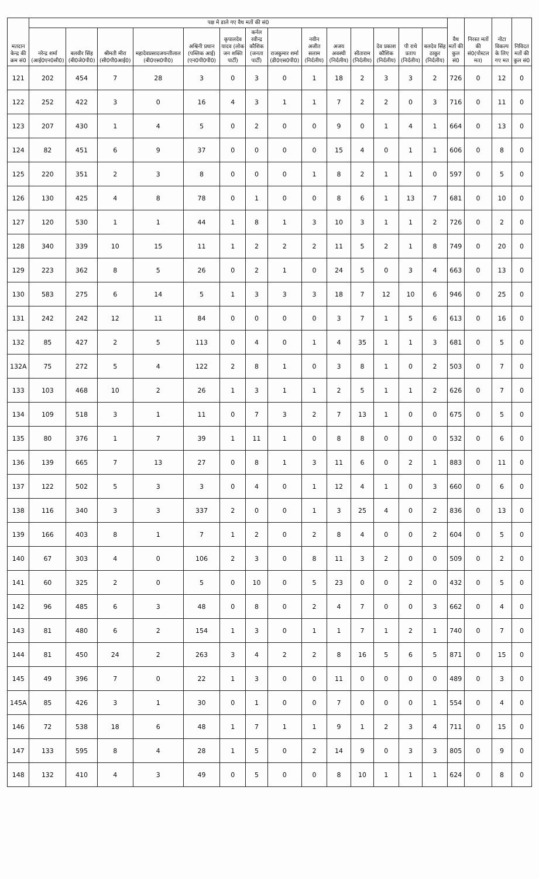| मतदान केन्द्र की क्रम सं0 | पक्ष मे डाले गए वैध मतों की सं0 | | | | | | | | | | | | | | वैध मतों की कुल सं0 | निरस्त मतों की सं0(पोस्टल मत) | नोटा विकल्प के लिए गए मत | निविदत मतों की कुल सं0 |
| --- | --- | --- | --- | --- | --- | --- | --- | --- | --- | --- | --- | --- | --- | --- | --- | --- | --- | --- |
| | नरेन्द्र शर्मा (आई0एन0सी0) | बलवीर सिंह (बी0जे0पी0) | श्रीमती मीरा (सी0पी0आई0) | महादेवप्रसादजयन्तीलाल (बी0एस0पी0) | अश्विनी प्रधान (पब्लिक आई) (एन0पी0पी0) | कृपालदेव यादव (लोक जन शक्ति पार्टी) | कर्नल रवीन्द्र कौशिक (जनता पार्टी) | राजकुमार शर्मा (डी0एस0पी0) | नवीन अजीत सलाम (निर्दलीय) | अजय अवस्थी (निर्दलीय) | सीताराम (निर्दलीय) | देव प्रकाश कौशिक (निर्दलीय) | पी राधे प्रताप (निर्दलीय) | बलदेव सिंह ठाकुर (निर्दलीय) | | | | |
| 121 | 202 | 454 | 7 | 28 | 3 | 0 | 3 | 0 | 1 | 18 | 2 | 3 | 3 | 2 | 726 | 0 | 12 | 0 |
| 122 | 252 | 422 | 3 | 0 | 16 | 4 | 3 | 1 | 1 | 7 | 2 | 2 | 0 | 3 | 716 | 0 | 11 | 0 |
| 123 | 207 | 430 | 1 | 4 | 5 | 0 | 2 | 0 | 0 | 9 | 0 | 1 | 4 | 1 | 664 | 0 | 13 | 0 |
| 124 | 82 | 451 | 6 | 9 | 37 | 0 | 0 | 0 | 0 | 15 | 4 | 0 | 1 | 1 | 606 | 0 | 8 | 0 |
| 125 | 220 | 351 | 2 | 3 | 8 | 0 | 0 | 0 | 1 | 8 | 2 | 1 | 1 | 0 | 597 | 0 | 5 | 0 |
| 126 | 130 | 425 | 4 | 8 | 78 | 0 | 1 | 0 | 0 | 8 | 6 | 1 | 13 | 7 | 681 | 0 | 10 | 0 |
| 127 | 120 | 530 | 1 | 1 | 44 | 1 | 8 | 1 | 3 | 10 | 3 | 1 | 1 | 2 | 726 | 0 | 2 | 0 |
| 128 | 340 | 339 | 10 | 15 | 11 | 1 | 2 | 2 | 2 | 11 | 5 | 2 | 1 | 8 | 749 | 0 | 20 | 0 |
| 129 | 223 | 362 | 8 | 5 | 26 | 0 | 2 | 1 | 0 | 24 | 5 | 0 | 3 | 4 | 663 | 0 | 13 | 0 |
| 130 | 583 | 275 | 6 | 14 | 5 | 1 | 3 | 3 | 3 | 18 | 7 | 12 | 10 | 6 | 946 | 0 | 25 | 0 |
| 131 | 242 | 242 | 12 | 11 | 84 | 0 | 0 | 0 | 0 | 3 | 7 | 1 | 5 | 6 | 613 | 0 | 16 | 0 |
| 132 | 85 | 427 | 2 | 5 | 113 | 0 | 4 | 0 | 1 | 4 | 35 | 1 | 1 | 3 | 681 | 0 | 5 | 0 |
| 132A | 75 | 272 | 5 | 4 | 122 | 2 | 8 | 1 | 0 | 3 | 8 | 1 | 0 | 2 | 503 | 0 | 7 | 0 |
| 133 | 103 | 468 | 10 | 2 | 26 | 1 | 3 | 1 | 1 | 2 | 5 | 1 | 1 | 2 | 626 | 0 | 7 | 0 |
| 134 | 109 | 518 | 3 | 1 | 11 | 0 | 7 | 3 | 2 | 7 | 13 | 1 | 0 | 0 | 675 | 0 | 5 | 0 |
| 135 | 80 | 376 | 1 | 7 | 39 | 1 | 11 | 1 | 0 | 8 | 8 | 0 | 0 | 0 | 532 | 0 | 6 | 0 |
| 136 | 139 | 665 | 7 | 13 | 27 | 0 | 8 | 1 | 3 | 11 | 6 | 0 | 2 | 1 | 883 | 0 | 11 | 0 |
| 137 | 122 | 502 | 5 | 3 | 3 | 0 | 4 | 0 | 1 | 12 | 4 | 1 | 0 | 3 | 660 | 0 | 6 | 0 |
| 138 | 116 | 340 | 3 | 3 | 337 | 2 | 0 | 0 | 1 | 3 | 25 | 4 | 0 | 2 | 836 | 0 | 13 | 0 |
| 139 | 166 | 403 | 8 | 1 | 7 | 1 | 2 | 0 | 2 | 8 | 4 | 0 | 0 | 2 | 604 | 0 | 5 | 0 |
| 140 | 67 | 303 | 4 | 0 | 106 | 2 | 3 | 0 | 8 | 11 | 3 | 2 | 0 | 0 | 509 | 0 | 2 | 0 |
| 141 | 60 | 325 | 2 | 0 | 5 | 0 | 10 | 0 | 5 | 23 | 0 | 0 | 2 | 0 | 432 | 0 | 5 | 0 |
| 142 | 96 | 485 | 6 | 3 | 48 | 0 | 8 | 0 | 2 | 4 | 7 | 0 | 0 | 3 | 662 | 0 | 4 | 0 |
| 143 | 81 | 480 | 6 | 2 | 154 | 1 | 3 | 0 | 1 | 1 | 7 | 1 | 2 | 1 | 740 | 0 | 7 | 0 |
| 144 | 81 | 450 | 24 | 2 | 263 | 3 | 4 | 2 | 2 | 8 | 16 | 5 | 6 | 5 | 871 | 0 | 15 | 0 |
| 145 | 49 | 396 | 7 | 0 | 22 | 1 | 3 | 0 | 0 | 11 | 0 | 0 | 0 | 0 | 489 | 0 | 3 | 0 |
| 145A | 85 | 426 | 3 | 1 | 30 | 0 | 1 | 0 | 0 | 7 | 0 | 0 | 0 | 1 | 554 | 0 | 4 | 0 |
| 146 | 72 | 538 | 18 | 6 | 48 | 1 | 7 | 1 | 1 | 9 | 1 | 2 | 3 | 4 | 711 | 0 | 15 | 0 |
| 147 | 133 | 595 | 8 | 4 | 28 | 1 | 5 | 0 | 2 | 14 | 9 | 0 | 3 | 3 | 805 | 0 | 9 | 0 |
| 148 | 132 | 410 | 4 | 3 | 49 | 0 | 5 | 0 | 0 | 8 | 10 | 1 | 1 | 1 | 624 | 0 | 8 | 0 |